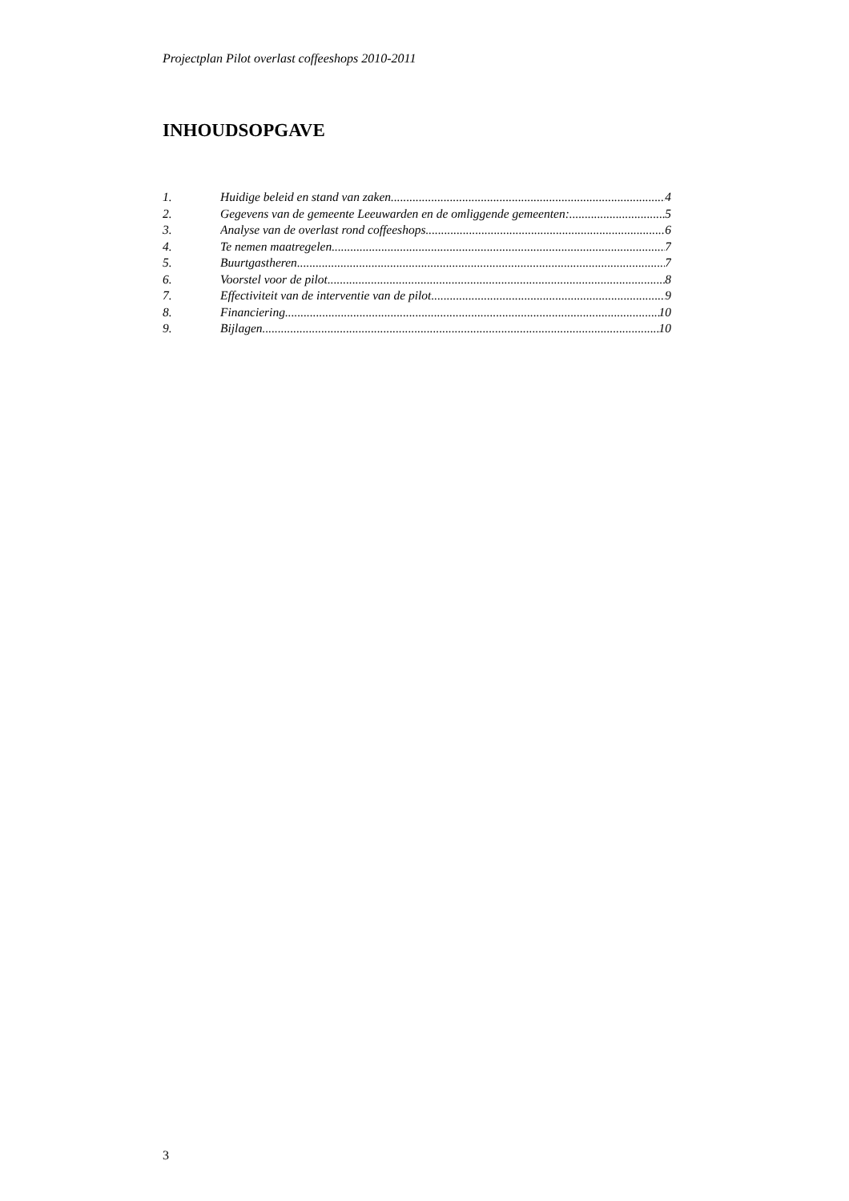Projectplan Pilot overlast coffeeshops 2010-2011
INHOUDSOPGAVE
1. Huidige beleid en stand van zaken. 4
2. Gegevens van de gemeente Leeuwarden en de omliggende gemeenten: 5
3. Analyse van de overlast rond coffeeshops 6
4. Te nemen maatregelen 7
5. Buurtgastheren 7
6. Voorstel voor de pilot 8
7. Effectiviteit van de interventie van de pilot 9
8. Financiering 10
9. Bijlagen 10
3